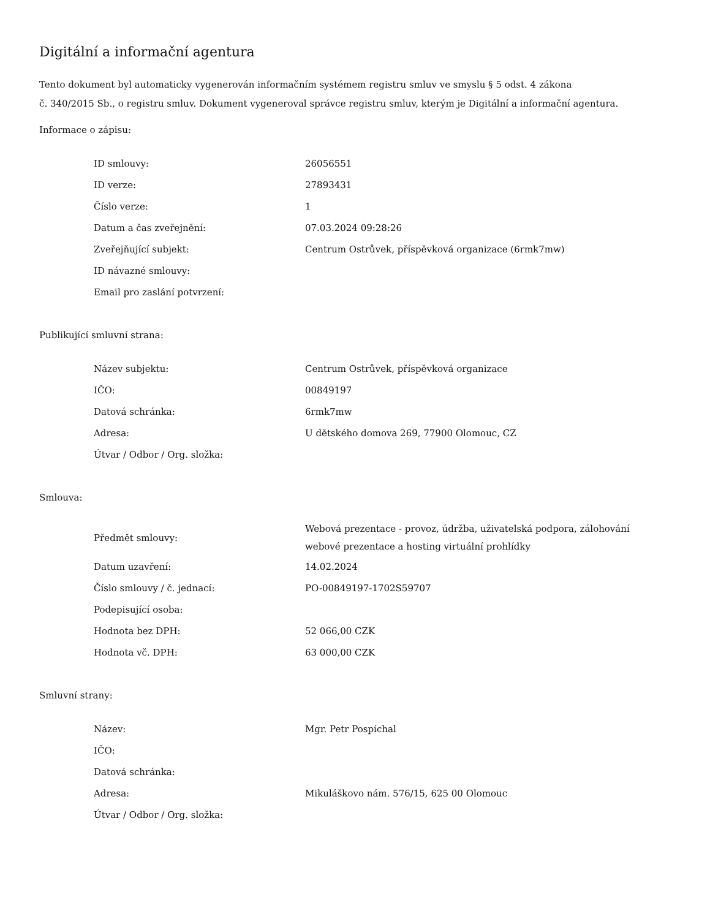Digitální a informační agentura
Tento dokument byl automaticky vygenerován informačním systémem registru smluv ve smyslu § 5 odst. 4 zákona
č. 340/2015 Sb., o registru smluv. Dokument vygeneroval správce registru smluv, kterým je Digitální a informační agentura.
Informace o zápisu:
| ID smlouvy: | 26056551 |
| ID verze: | 27893431 |
| Číslo verze: | 1 |
| Datum a čas zveřejnění: | 07.03.2024 09:28:26 |
| Zveřejňující subjekt: | Centrum Ostrůvek, příspěvková organizace (6rmk7mw) |
| ID návazné smlouvy: | |
| Email pro zaslání potvrzení: | |
Publikující smluvní strana:
| Název subjektu: | Centrum Ostrůvek, příspěvková organizace |
| IČO: | 00849197 |
| Datová schránka: | 6rmk7mw |
| Adresa: | U dětského domova 269, 77900 Olomouc, CZ |
| Útvar / Odbor / Org. složka: | |
Smlouva:
| Předmět smlouvy: | Webová prezentace - provoz, údržba, uživatelská podpora, zálohování webové prezentace a hosting virtuální prohlídky |
| Datum uzavření: | 14.02.2024 |
| Číslo smlouvy / č. jednací: | PO-00849197-1702S59707 |
| Podepisující osoba: | |
| Hodnota bez DPH: | 52 066,00 CZK |
| Hodnota vč. DPH: | 63 000,00 CZK |
Smluvní strany:
| Název: | Mgr. Petr Pospíchal |
| IČO: | |
| Datová schránka: | |
| Adresa: | Mikuláškovo nám. 576/15, 625 00 Olomouc |
| Útvar / Odbor / Org. složka: | |